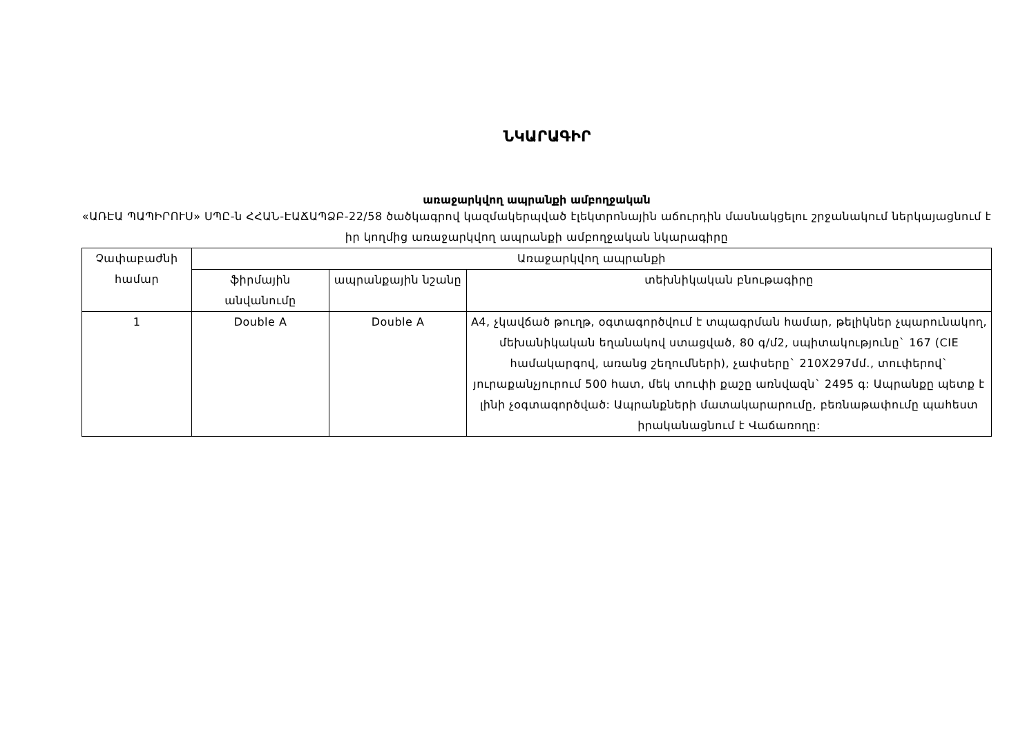ՆԿԱՐԱԳԻՐ
առաջարկվող ապրանքի ամբողջական
«ԱՌԷԱ ՊԱՊԻՐՈՒՍ» ՍՊԸ-ն ՀՀԱՆ-ԷԱՃԱՊՁԲ-22/58 ծածկագրով կազմակերպված էլեկտրոնային աճուրդին մասնակցելու շրջանակում ներկայացնում է իր կողմից առաջարկվող ապրանքի ամբողջական նկարագիրը
| Չափաբաժնի համար | Առաջարկվող ապրանքի | | |
| --- | --- | --- | --- |
| | ֆիրմային անվանումը | ապրանքային նշանը | տեխնիկական բնութագիրը |
| 1 | Double A | Double A | A4, չկավճած թուղթ, օգտագործվում է տպագրման համար, թելիկներ չպարունակող, մեխանիկական եղանակով ստացված, 80 գ/մ2, սպիտակությունը` 167 (CIE համակարգով, առանց շեղումների), չափսերը` 210X297մմ., տուփերով` յուրաքանչյուրում 500 հատ, մեկ տուփի քաշը առնվազն` 2495 գ: Ապրանքը պետք է լինի չօգտագործված: Ապրանքների մատակարարումը, բեռնաթափումը պահեստ իրականացնում է Վաճառողը: |